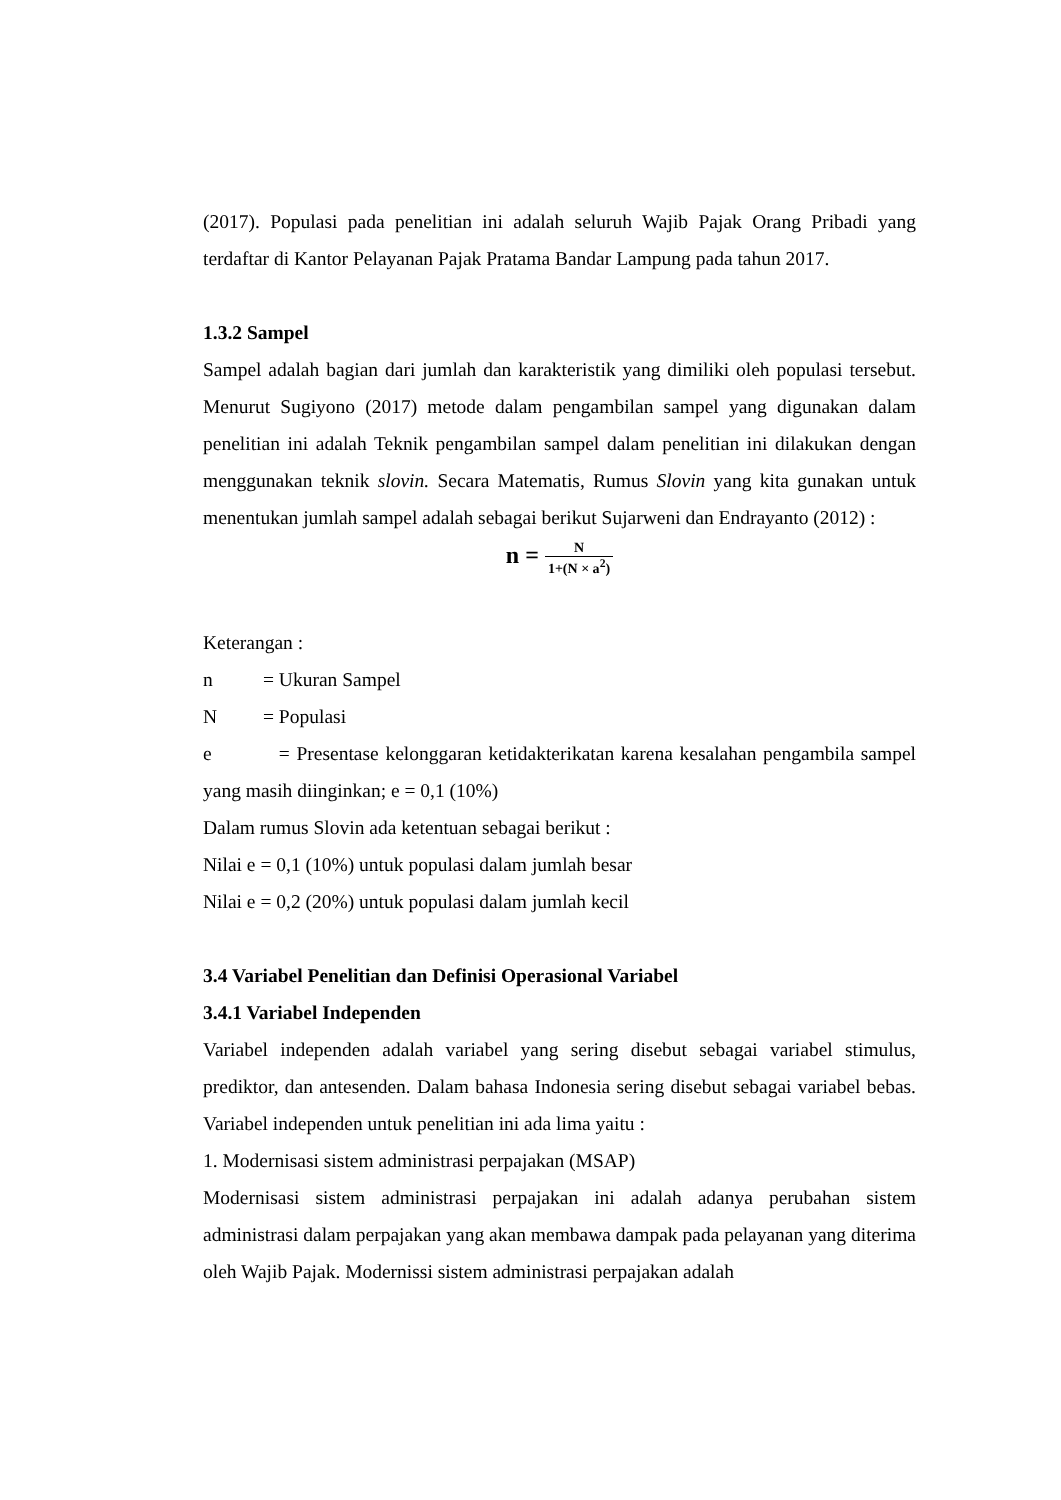(2017). Populasi pada penelitian ini adalah seluruh Wajib Pajak Orang Pribadi yang terdaftar di Kantor Pelayanan Pajak Pratama Bandar Lampung pada tahun 2017.
1.3.2 Sampel
Sampel adalah bagian dari jumlah dan karakteristik yang dimiliki oleh populasi tersebut. Menurut Sugiyono (2017) metode dalam pengambilan sampel yang digunakan dalam penelitian ini adalah Teknik pengambilan sampel dalam penelitian ini dilakukan dengan menggunakan teknik slovin. Secara Matematis, Rumus Slovin yang kita gunakan untuk menentukan jumlah sampel adalah sebagai berikut Sujarweni dan Endrayanto (2012) :
n = N 1+(N × a<sup>2</sup>)
Keterangan :
n = Ukuran Sampel
N = Populasi
e = Presentase kelonggaran ketidakterikatan karena kesalahan pengambila sampel yang masih diinginkan; e = 0,1 (10%)
Dalam rumus Slovin ada ketentuan sebagai berikut :
Nilai e = 0,1 (10%) untuk populasi dalam jumlah besar
Nilai e = 0,2 (20%) untuk populasi dalam jumlah kecil
3.4 Variabel Penelitian dan Definisi Operasional Variabel
3.4.1 Variabel Independen
Variabel independen adalah variabel yang sering disebut sebagai variabel stimulus, prediktor, dan antesenden. Dalam bahasa Indonesia sering disebut sebagai variabel bebas. Variabel independen untuk penelitian ini ada lima yaitu :
1. Modernisasi sistem administrasi perpajakan (MSAP)
Modernisasi sistem administrasi perpajakan ini adalah adanya perubahan sistem administrasi dalam perpajakan yang akan membawa dampak pada pelayanan yang diterima oleh Wajib Pajak. Modernissi sistem administrasi perpajakan adalah